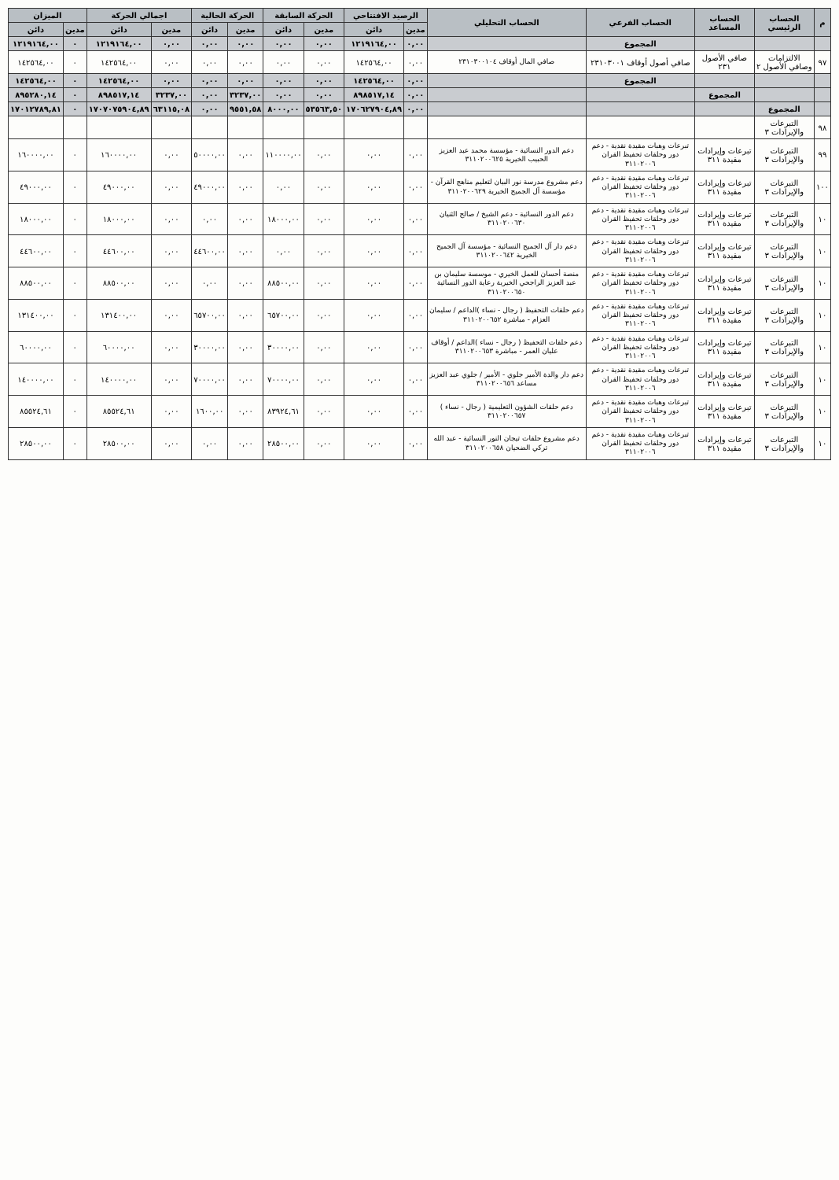| م | الحساب الرئيسي | الحساب المساعد | الحساب الفرعي | الحساب التحليلي | الرصيد الافتتاحي | | الحركة السابقة | | الحركة الحالية | | اجمالي الحركة | | الميزان | |
| --- | --- | --- | --- | --- | --- | --- | --- | --- | --- | --- | --- | --- | --- | --- |
| | | | | | مدين | دائن | مدين | دائن | مدين | دائن | مدين | دائن | مدين | دائن |
| | | | المجموع | | ٠,٠٠ | ١٢١٩١٦٤,٠٠ | ٠,٠٠ | ٠,٠٠ | ٠,٠٠ | ٠,٠٠ | ٠,٠٠ | ١٢١٩١٦٤,٠٠ | ٠ | ١٢١٩١٦٤,٠٠ |
| ٩٧ | الالتزامات وصافي الأصول ٢ | صافي الأصول ٢٣١ | صافي أصول أوقاف ٢٣١٠٣٠٠١ | صافي المال أوقاف ٢٣١٠٣٠٠١٠٤ | ٠,٠٠ | ١٤٢٥٦٤,٠٠ | ٠,٠٠ | ٠,٠٠ | ٠,٠٠ | ٠,٠٠ | ٠,٠٠ | ١٤٢٥٦٤,٠٠ | ٠ | ١٤٢٥٦٤,٠٠ |
| | | | المجموع | | ٠,٠٠ | ١٤٢٥٦٤,٠٠ | ٠,٠٠ | ٠,٠٠ | ٠,٠٠ | ٠,٠٠ | ٠,٠٠ | ١٤٢٥٦٤,٠٠ | ٠ | ١٤٢٥٦٤,٠٠ |
| | | المجموع | | | ٠,٠٠ | ٨٩٨٥١٧,١٤ | ٠,٠٠ | ٠,٠٠ | ٣٢٣٧,٠٠ | ٠,٠٠ | ٣٢٣٧,٠٠ | ٨٩٨٥١٧,١٤ | ٠ | ٨٩٥٢٨٠,١٤ |
| | المجموع | | | | ٠,٠٠ | ١٧٠٦٢٧٩٠٤,٨٩ | ٥٣٥٦٣,٥٠ | ٨٠٠٠,٠٠ | ٩٥٥١,٥٨ | ٠,٠٠ | ٦٣١١٥,٠٨ | ١٧٠٧٠٧٥٩٠٤,٨٩ | ٠ | ١٧٠١٢٧٨٩,٨١ |
| ٩٨ | التبرعات والإيرادات ٣ | | | | | | | | | | | | | |
| ٩٩ | التبرعات والإيرادات ٣ | تبرعات وإيرادات مقيدة ٣١١ | تبرعات وهبات مقيدة نقدية - دعم دور وحلقات تحفيظ القران ٣١١٠٢٠٠٦ | دعم الدور النسائية - مؤسسة محمد عبد العزيز الحبيب الخيرية ٣١١٠٢٠٠٦٢٥ | ٠,٠٠ | ٠,٠٠ | ٠,٠٠ | ١١٠٠٠٠,٠٠ | ٠,٠٠ | ٥٠٠٠٠,٠٠ | ٠,٠٠ | ١٦٠٠٠٠,٠٠ | ٠ | ١٦٠٠٠٠,٠٠ |
| ١٠٠ | التبرعات والإيرادات ٣ | تبرعات وإيرادات مقيدة ٣١١ | تبرعات وهبات مقيدة نقدية - دعم دور وحلقات تحفيظ القران ٣١١٠٢٠٠٦ | دعم مشروع مدرسة نور البيان لتعليم مناهج القرآن - مؤسسة آل الجميح الخيرية ٣١١٠٢٠٠٦٢٩ | ٠,٠٠ | ٠,٠٠ | ٠,٠٠ | ٠,٠٠ | ٠,٠٠ | ٤٩٠٠٠,٠٠ | ٠,٠٠ | ٤٩٠٠٠,٠٠ | ٠ | ٤٩٠٠٠,٠٠ |
| ١٠ | التبرعات والإيرادات ٣ | تبرعات وإيرادات مقيدة ٣١١ | تبرعات وهبات مقيدة نقدية - دعم دور وحلقات تحفيظ القران ٣١١٠٢٠٠٦ | دعم الدور النسائية - دعم الشيخ / صالح الثنيان ٣١١٠٢٠٠٦٣٠ | ٠,٠٠ | ٠,٠٠ | ٠,٠٠ | ١٨٠٠٠,٠٠ | ٠,٠٠ | ٠,٠٠ | ٠,٠٠ | ١٨٠٠٠,٠٠ | ٠ | ١٨٠٠٠,٠٠ |
| ١٠ | التبرعات والإيرادات ٣ | تبرعات وإيرادات مقيدة ٣١١ | تبرعات وهبات مقيدة نقدية - دعم دور وحلقات تحفيظ القران ٣١١٠٢٠٠٦ | دعم دار آل الجميح النسائية - مؤسسة آل الجميح الخيرية ٣١١٠٢٠٠٦٤٢ | ٠,٠٠ | ٠,٠٠ | ٠,٠٠ | ٠,٠٠ | ٠,٠٠ | ٤٤٦٠٠,٠٠ | ٠,٠٠ | ٤٤٦٠٠,٠٠ | ٠ | ٤٤٦٠٠,٠٠ |
| ١٠ | التبرعات والإيرادات ٣ | تبرعات وإيرادات مقيدة ٣١١ | تبرعات وهبات مقيدة نقدية - دعم دور وحلقات تحفيظ القران ٣١١٠٢٠٠٦ | منصة أحسان للعمل الخيري - موسسة سليمان بن عبد العزيز الراجحي الخيرية رعاية الدور النسائية ٣١١٠٢٠٠٦٥٠ | ٠,٠٠ | ٠,٠٠ | ٠,٠٠ | ٨٨٥٠٠,٠٠ | ٠,٠٠ | ٠,٠٠ | ٠,٠٠ | ٨٨٥٠٠,٠٠ | ٠ | ٨٨٥٠٠,٠٠ |
| ١٠ | التبرعات والإيرادات ٣ | تبرعات وإيرادات مقيدة ٣١١ | تبرعات وهبات مقيدة نقدية - دعم دور وحلقات تحفيظ القران ٣١١٠٢٠٠٦ | دعم حلقات التحفيظ ( رجال - نساء )الداعم / سليمان العزام - مباشرة ٣١١٠٢٠٠٦٥٢ | ٠,٠٠ | ٠,٠٠ | ٠,٠٠ | ٦٥٧٠٠,٠٠ | ٠,٠٠ | ٦٥٧٠٠,٠٠ | ٠,٠٠ | ١٣١٤٠٠,٠٠ | ٠ | ١٣١٤٠٠,٠٠ |
| ١٠ | التبرعات والإيرادات ٣ | تبرعات وإيرادات مقيدة ٣١١ | تبرعات وهبات مقيدة نقدية - دعم دور وحلقات تحفيظ القران ٣١١٠٢٠٠٦ | دعم حلقات التحفيظ ( رجال - نساء )الداعم / أوقاف عليان العمر - مباشرة ٣١١٠٢٠٠٦٥٣ | ٠,٠٠ | ٠,٠٠ | ٠,٠٠ | ٣٠٠٠٠,٠٠ | ٠,٠٠ | ٣٠٠٠٠,٠٠ | ٠,٠٠ | ٦٠٠٠٠,٠٠ | ٠ | ٦٠٠٠٠,٠٠ |
| ١٠ | التبرعات والإيرادات ٣ | تبرعات وإيرادات مقيدة ٣١١ | تبرعات وهبات مقيدة نقدية - دعم دور وحلقات تحفيظ القران ٣١١٠٢٠٠٦ | دعم دار والدة الأمير جلوي - الأمير / جلوي عبد العزيز مساعد ٣١١٠٢٠٠٦٥٦ | ٠,٠٠ | ٠,٠٠ | ٠,٠٠ | ٧٠٠٠٠,٠٠ | ٠,٠٠ | ٧٠٠٠٠,٠٠ | ٠,٠٠ | ١٤٠٠٠٠,٠٠ | ٠ | ١٤٠٠٠٠,٠٠ |
| ١٠ | التبرعات والإيرادات ٣ | تبرعات وإيرادات مقيدة ٣١١ | تبرعات وهبات مقيدة نقدية - دعم دور وحلقات تحفيظ القران ٣١١٠٢٠٠٦ | دعم حلقات الشؤون التعليمية ( رجال - نساء ) ٣١١٠٢٠٠٦٥٧ | ٠,٠٠ | ٠,٠٠ | ٠,٠٠ | ٨٣٩٢٤,٦١ | ٠,٠٠ | ١٦٠٠,٠٠ | ٠,٠٠ | ٨٥٥٢٤,٦١ | ٠ | ٨٥٥٢٤,٦١ |
| ١٠ | التبرعات والإيرادات ٣ | تبرعات وإيرادات مقيدة ٣١١ | تبرعات وهبات مقيدة نقدية - دعم دور وحلقات تحفيظ القران ٣١١٠٢٠٠٦ | دعم مشروع حلقات تيجان النور النسائية - عبد الله تركي الضحيان ٣١١٠٢٠٠٦٥٨ | ٠,٠٠ | ٠,٠٠ | ٠,٠٠ | ٢٨٥٠٠,٠٠ | ٠,٠٠ | ٠,٠٠ | ٠,٠٠ | ٢٨٥٠٠,٠٠ | ٠ | ٢٨٥٠٠,٠٠ |